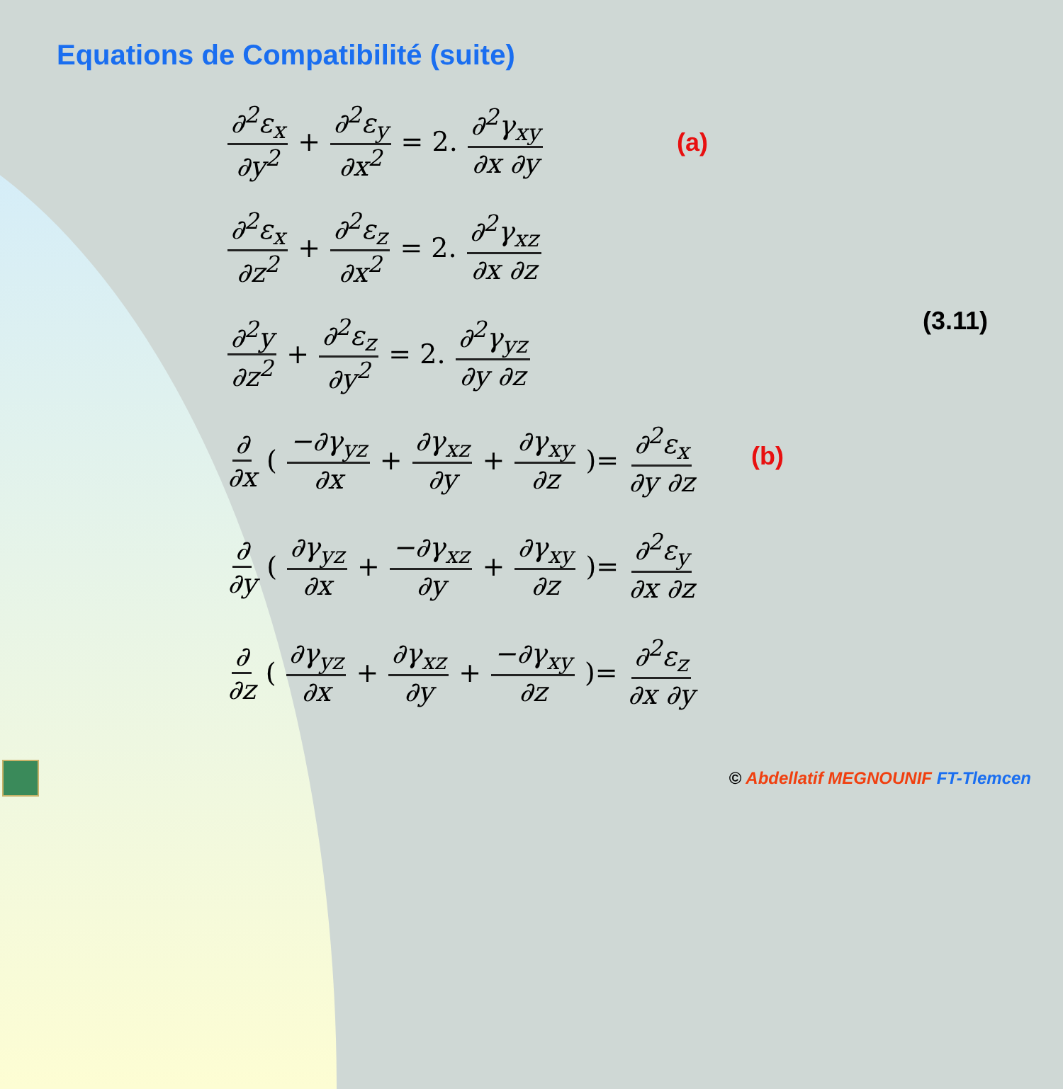Equations de Compatibilité (suite)
∂<sup>2</sup>ε<sub>x</sub> ∂y<sup>2</sup> + ∂<sup>2</sup>ε<sub>y</sub> ∂x<sup>2</sup> = 2. ∂<sup>2</sup>γ<sub>xy</sub> ∂x ∂y
∂<sup>2</sup>ε<sub>x</sub> ∂z<sup>2</sup> + ∂<sup>2</sup>ε<sub>z</sub> ∂x<sup>2</sup> = 2. ∂<sup>2</sup>γ<sub>xz</sub> ∂x ∂z
∂<sup>2</sup>y ∂z<sup>2</sup> + ∂<sup>2</sup>ε<sub>z</sub> ∂y<sup>2</sup> = 2. ∂<sup>2</sup>γ<sub>yz</sub> ∂y ∂z
∂ ∂x (−∂γ<sub>yz</sub> ∂x + ∂γ<sub>xz</sub> ∂y + ∂γ<sub>xy</sub> ∂z)= ∂<sup>2</sup>ε<sub>x</sub> ∂y ∂z
∂ ∂y (∂γ<sub>yz</sub> ∂x + −∂γ<sub>xz</sub> ∂y + ∂γ<sub>xy</sub> ∂z)= ∂<sup>2</sup>ε<sub>y</sub> ∂x ∂z
∂ ∂z (∂γ<sub>yz</sub> ∂x + ∂γ<sub>xz</sub> ∂y + −∂γ<sub>xy</sub> ∂z)= ∂<sup>2</sup>ε<sub>z</sub> ∂x ∂y
(a)
(3.11)
(b)
© Abdellatif MEGNOUNIF FT-Tlemcen